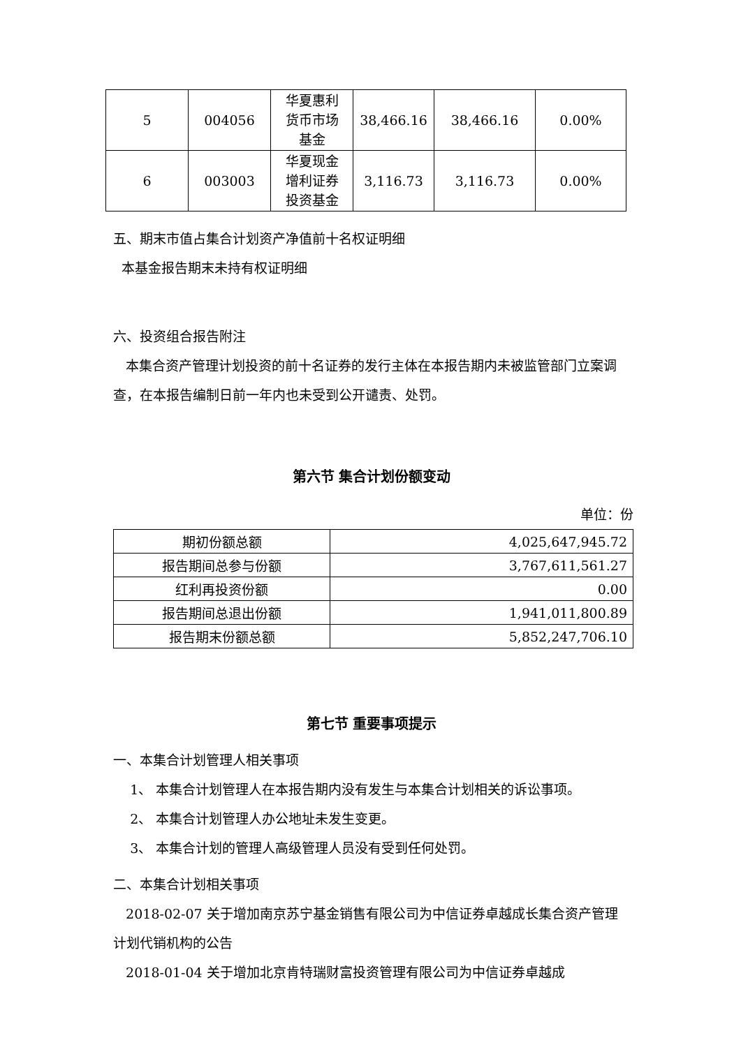| 5 | 004056 | 华夏惠利 货币市场 基金 | 38,466.16 | 38,466.16 | 0.00% |
| 6 | 003003 | 华夏现金 增利证券 投资基金 | 3,116.73 | 3,116.73 | 0.00% |
五、期末市值占集合计划资产净值前十名权证明细
本基金报告期末未持有权证明细
六、投资组合报告附注
本集合资产管理计划投资的前十名证券的发行主体在本报告期内未被监管部门立案调查，在本报告编制日前一年内也未受到公开谴责、处罚。
第六节 集合计划份额变动
单位：份
| 期初份额总额 | 4,025,647,945.72 |
| 报告期间总参与份额 | 3,767,611,561.27 |
| 红利再投资份额 | 0.00 |
| 报告期间总退出份额 | 1,941,011,800.89 |
| 报告期末份额总额 | 5,852,247,706.10 |
第七节 重要事项提示
一、本集合计划管理人相关事项
1、 本集合计划管理人在本报告期内没有发生与本集合计划相关的诉讼事项。
2、 本集合计划管理人办公地址未发生变更。
3、 本集合计划的管理人高级管理人员没有受到任何处罚。
二、本集合计划相关事项
2018-02-07 关于增加南京苏宁基金销售有限公司为中信证券卓越成长集合资产管理计划代销机构的公告
2018-01-04 关于增加北京肯特瑞财富投资管理有限公司为中信证券卓越成